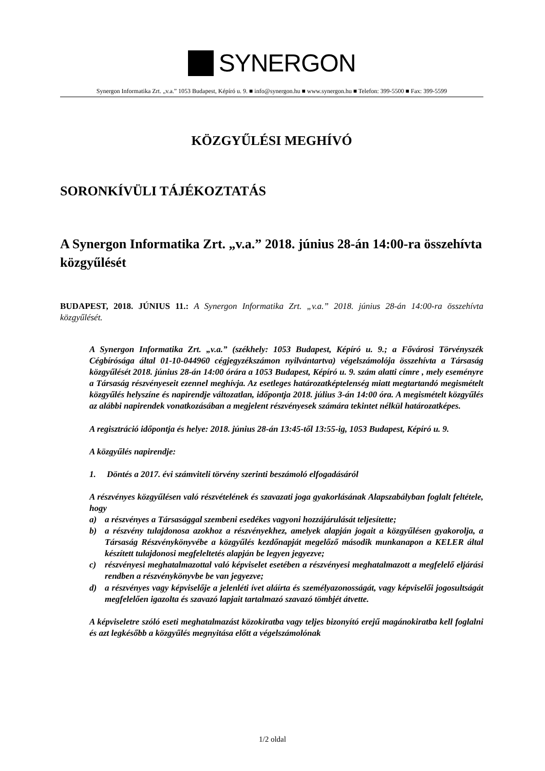SYNERGON
Synergon Informatika Zrt. „v.a.” 1053 Budapest, Képíró u. 9. ■ info@synergon.hu ■ www.synergon.hu ■ Telefon: 399-5500 ■ Fax: 399-5599
KÖZGYŰLÉSI MEGHÍVÓ
SORONKÍVÜLI TÁJÉKOZTATÁS
A Synergon Informatika Zrt. „v.a.” 2018. június 28-án 14:00-ra összehívta közgyűlését
BUDAPEST, 2018. JÚNIUS 11.: A Synergon Informatika Zrt. „v.a.” 2018. június 28-án 14:00-ra összehívta közgyűlését.
A Synergon Informatika Zrt. „v.a.” (székhely: 1053 Budapest, Képíró u. 9.; a Fővárosi Törvényszék Cégbírósága által 01-10-044960 cégjegyzékszámon nyilvántartva) végelszámolója összehívta a Társaság közgyűlését 2018. június 28-án 14:00 órára a 1053 Budapest, Képíró u. 9. szám alatti címre , mely eseményre a Társaság részvényeseit ezennel meghívja. Az esetleges határozatképtelenség miatt megtartandó megismételt közgyűlés helyszíne és napirendje változatlan, időpontja 2018. július 3-án 14:00 óra. A megismételt közgyűlés az alábbi napirendek vonatkozásában a megjelent részvényesek számára tekintet nélkül határozatképes.
A regisztráció időpontja és helye: 2018. június 28-án 13:45-től 13:55-ig, 1053 Budapest, Képíró u. 9.
A közgyűlés napirendje:
1. Döntés a 2017. évi számviteli törvény szerinti beszámoló elfogadásáról
A részvényes közgyűlésen való részvételének és szavazati joga gyakorlásának Alapszabályban foglalt feltétele, hogy
a) a részvényes a Társasággal szembeni esedékes vagyoni hozzájárulását teljesítette;
b) a részvény tulajdonosa azokhoz a részvényekhez, amelyek alapján jogait a közgyűlésen gyakorolja, a Társaság Részvénykönyvébe a közgyűlés kezdőnapját megelőző második munkanapon a KELER által készített tulajdonosi megfeleltetés alapján be legyen jegyezve;
c) részvényesi meghatalmazottal való képviselet esetében a részvényesi meghatalmazott a megfelelő eljárási rendben a részvénykönyvbe be van jegyezve;
d) a részvényes vagy képviselője a jelenléti ívet aláírta és személyazonosságát, vagy képviselői jogosultságát megfelelően igazolta és szavazó lapjait tartalmazó szavazó tömbjét átvette.
A képviseletre szóló eseti meghatalmazást közokiratba vagy teljes bizonyító erejű magánokiratba kell foglalni és azt legkésőbb a közgyűlés megnyitása előtt a végelszámolónak
1/2 oldal